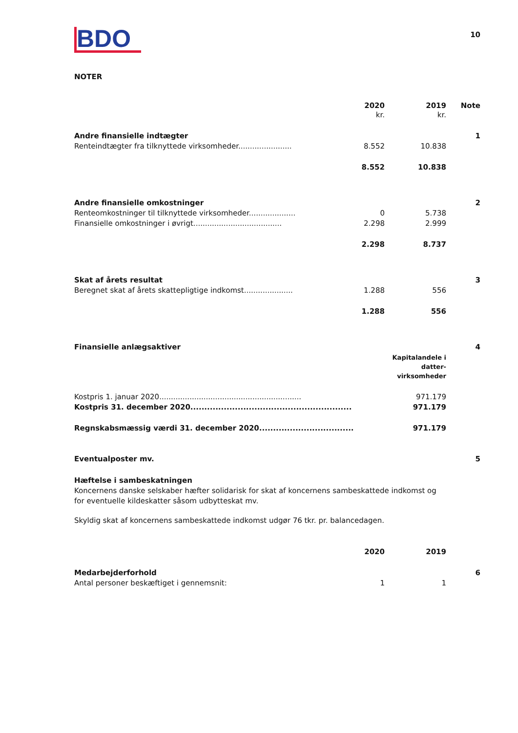BDO
10
NOTER
| | 2020 kr. | 2019 kr. | Note |
| Andre finansielle indtægter | | | 1 |
| Renteindtægter fra tilknyttede virksomheder....................... | 8.552 | 10.838 | |
| | 8.552 | 10.838 | |
| Andre finansielle omkostninger | | | 2 |
| Renteomkostninger til tilknyttede virksomheder.................... | 0 | 5.738 | |
| Finansielle omkostninger i øvrigt...................................... | 2.298 | 2.999 | |
| | 2.298 | 8.737 | |
| Skat af årets resultat | | | 3 |
| Beregnet skat af årets skattepligtige indkomst..................... | 1.288 | 556 | |
| | 1.288 | 556 | |
| Finansielle anlægsaktiver | | | 4 |
| | | Kapitalandele i datter- virksomheder | |
| Kostpris 1. januar 2020............................................................. | | 971.179 | |
| Kostpris 31. december 2020.......................................................... | | 971.179 | |
| Regnskabsmæssig værdi 31. december 2020.................................. | | 971.179 | |
| Eventualposter mv. | | | 5 |
| Hæftelse i sambeskatningen Koncernens danske selskaber hæfter solidarisk for skat af koncernens sambeskattede indkomst og for eventuelle kildeskatter såsom udbytteskat mv. Skyldig skat af koncernens sambeskattede indkomst udgør 76 tkr. pr. balancedagen. | | | |
| | 2020 | 2019 | |
| Medarbejderforhold | | | 6 |
| Antal personer beskæftiget i gennemsnit: | 1 | 1 | |